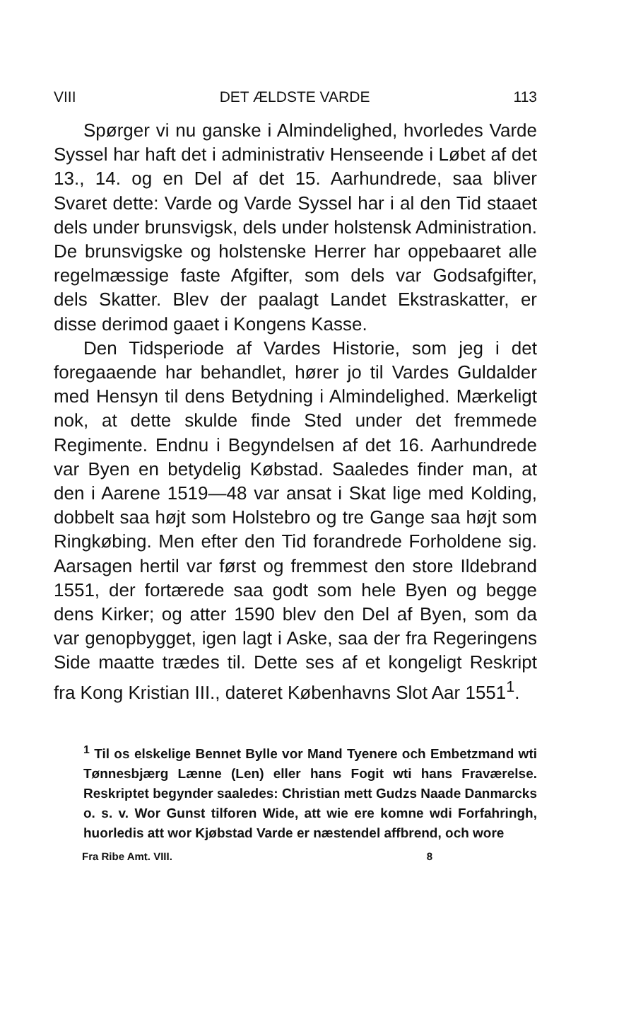VIII DET ÆLDSTE VARDE 113
Spørger vi nu ganske i Almindelighed, hvorledes Varde Syssel har haft det i administrativ Henseende i Løbet af det 13., 14. og en Del af det 15. Aarhundrede, saa bliver Svaret dette: Varde og Varde Syssel har i al den Tid staaet dels under brunsvigsk, dels under holstensk Administration. De brunsvigske og holstenske Herrer har oppebaaret alle regelmæssige faste Afgifter, som dels var Godsafgifter, dels Skatter. Blev der paalagt Landet Ekstraskatter, er disse derimod gaaet i Kongens Kasse.
Den Tidsperiode af Vardes Historie, som jeg i det foregaaende har behandlet, hører jo til Vardes Guldalder med Hensyn til dens Betydning i Almindelighed. Mærkeligt nok, at dette skulde finde Sted under det fremmede Regimente. Endnu i Begyndelsen af det 16. Aarhundrede var Byen en betydelig Købstad. Saaledes finder man, at den i Aarene 1519—48 var ansat i Skat lige med Kolding, dobbelt saa højt som Holstebro og tre Gange saa højt som Ringkøbing. Men efter den Tid forandrede Forholdene sig. Aarsagen hertil var først og fremmest den store Ildebrand 1551, der fortærede saa godt som hele Byen og begge dens Kirker; og atter 1590 blev den Del af Byen, som da var genopbygget, igen lagt i Aske, saa der fra Regeringens Side maatte trædes til. Dette ses af et kongeligt Reskript fra Kong Kristian III., dateret Københavns Slot Aar 1551<sup>1</sup>.
<sup>1</sup> Til os elskelige Bennet Bylle vor Mand Tyenere och Embetzmand wti Tønnesbjærg Lænne (Len) eller hans Fogit wti hans Fraværelse. Reskriptet begynder saaledes: Christian mett Gudzs Naade Danmarcks o. s. v. Wor Gunst tilforen Wide, att wie ere komne wdi Forfahringh, huorledis att wor Kjøbstad Varde er næstendel affbrend, och wore
Fra Ribe Amt. VIII. 8